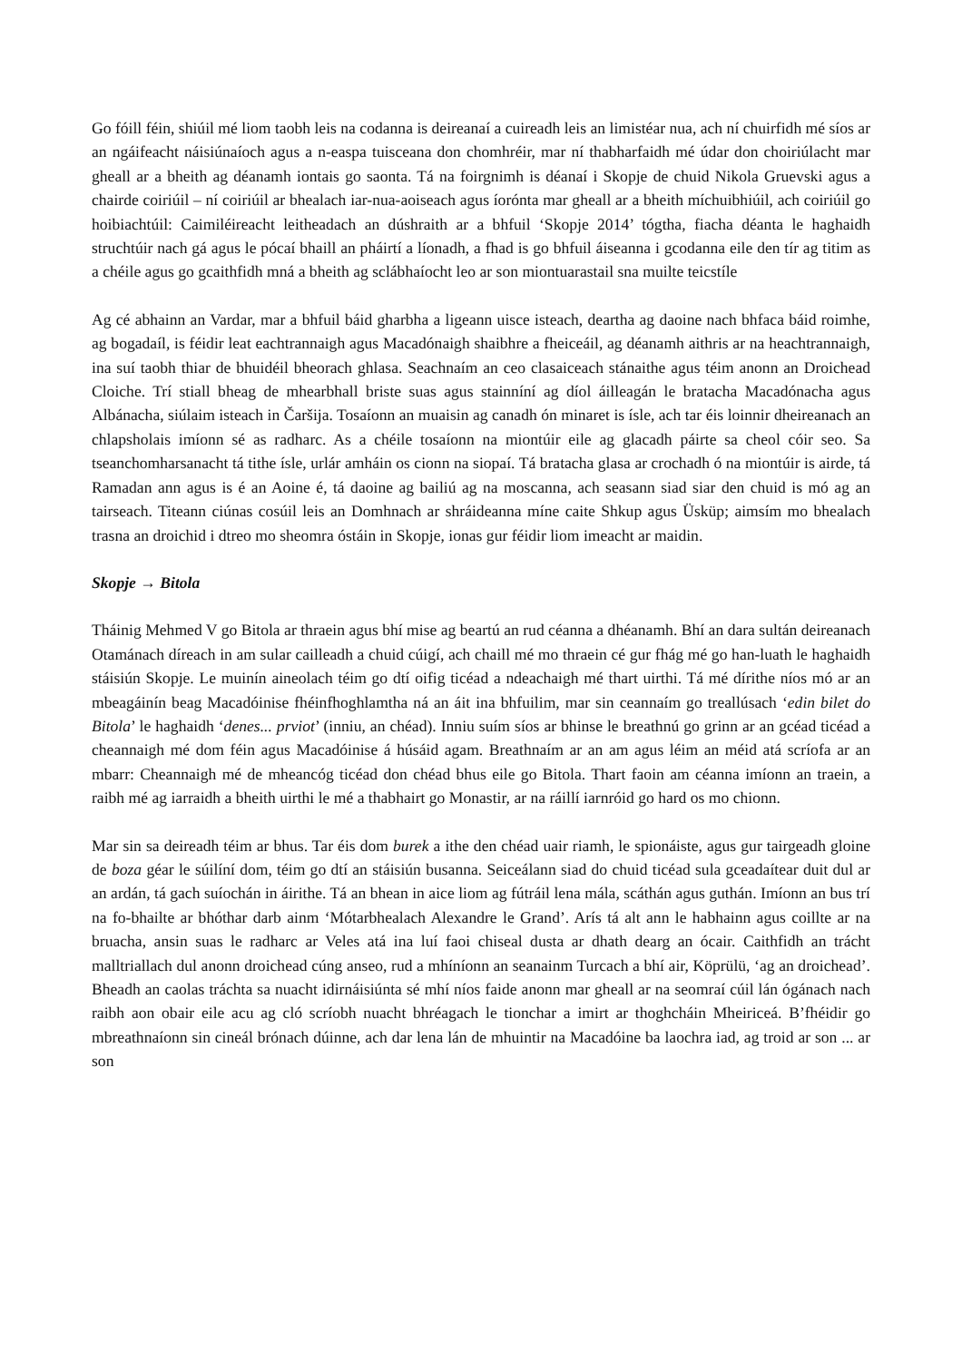Go fóill féin, shiúil mé liom taobh leis na codanna is deireanaí a cuireadh leis an limistéar nua, ach ní chuirfidh mé síos ar an ngáifeacht náisiúnaíoch agus a n-easpa tuisceana don chomhréir, mar ní thabharfaidh mé údar don choiriúlacht mar gheall ar a bheith ag déanamh iontais go saonta. Tá na foirgnimh is déanaí i Skopje de chuid Nikola Gruevski agus a chairde coiriúil – ní coiriúil ar bhealach iar-nua-aoiseach agus íorónta mar gheall ar a bheith míchuibhiúil, ach coiriúil go hoibiachtúil: Caimiléireacht leitheadach an dúshraith ar a bhfuil ‘Skopje 2014’ tógtha, fiacha déanta le haghaidh struchtúir nach gá agus le pócaí bhaill an pháirtí a líonadh, a fhad is go bhfuil áiseanna i gcodanna eile den tír ag titim as a chéile agus go gcaithfidh mná a bheith ag sclábhaíocht leo ar son miontuarastail sna muilte teicstíle
Ag cé abhainn an Vardar, mar a bhfuil báid gharbha a ligeann uisce isteach, deartha ag daoine nach bhfaca báid roimhe, ag bogadaíl, is féidir leat eachtrannaigh agus Macadónaigh shaibhre a fheiceáil, ag déanamh aithris ar na heachtrannaigh, ina suí taobh thiar de bhuidéil bheorach ghlasa. Seachnaím an ceo clasaiceach stánaithe agus téim anonn an Droichead Cloiche. Trí stiall bheag de mhearbhall briste suas agus stainníní ag díol áilleagán le bratacha Macadónacha agus Albánacha, siúlaim isteach in Čaršija. Tosaíonn an muaisin ag canadh ón minaret is ísle, ach tar éis loinnir dheireanach an chlapsholais imíonn sé as radharc. As a chéile tosaíonn na miontúir eile ag glacadh páirte sa cheol cóir seo. Sa tseanchomharsanacht tá tithe ísle, urlár amháin os cionn na siopaí. Tá bratacha glasa ar crochadh ó na miontúir is airde, tá Ramadan ann agus is é an Aoine é, tá daoine ag bailiú ag na moscanna, ach seasann siad siar den chuid is mó ag an tairseach. Titeann ciúnas cosúil leis an Domhnach ar shráideanna míne caite Shkup agus Üsküp; aimsím mo bhealach trasna an droichid i dtreo mo sheomra óstáin in Skopje, ionas gur féidir liom imeacht ar maidin.
Skopje → Bitola
Tháinig Mehmed V go Bitola ar thraein agus bhí mise ag beartú an rud céanna a dhéanamh. Bhí an dara sultán deireanach Otamánach díreach in am sular cailleadh a chuid cúigí, ach chaill mé mo thraein cé gur fhág mé go han-luath le haghaidh stáisiún Skopje. Le muinín aineolach téim go dtí oifig ticéad a ndeachaigh mé thart uirthi. Tá mé dírithe níos mó ar an mbeagáinín beag Macadóinise fhéinfhoghlamtha ná an áit ina bhfuilim, mar sin ceannaím go treallúsach ‘edin bilet do Bitola’ le haghaidh ‘denes... prviot’ (inniu, an chéad). Inniu suím síos ar bhinse le breathnú go grinn ar an gcéad ticéad a cheannaigh mé dom féin agus Macadóinise á húsáid agam. Breathnaím ar an am agus léim an méid atá scríofa ar an mbarr: Cheannaigh mé de mheancóg ticéad don chéad bhus eile go Bitola. Thart faoin am céanna imíonn an traein, a raibh mé ag iarraidh a bheith uirthi le mé a thabhairt go Monastir, ar na ráillí iarnróid go hard os mo chionn.
Mar sin sa deireadh téim ar bhus. Tar éis dom burek a ithe den chéad uair riamh, le spionáiste, agus gur tairgeadh gloine de boza géar le súilíní dom, téim go dtí an stáisiún busanna. Seiceálann siad do chuid ticéad sula gceadaítear duit dul ar an ardán, tá gach suíochán in áirithe. Tá an bhean in aice liom ag fútráil lena mála, scáthán agus guthán. Imíonn an bus trí na fo-bhailte ar bhóthar darb ainm ‘Mótarbhealach Alexandre le Grand’. Arís tá alt ann le habhainn agus coillte ar na bruacha, ansin suas le radharc ar Veles atá ina luí faoi chiseal dusta ar dhath dearg an ócair. Caithfidh an trácht malltriallach dul anonn droichead cúng anseo, rud a mhíníonn an seanainm Turcach a bhí air, Köprülü, ‘ag an droichead’. Bheadh an caolas tráchta sa nuacht idirnáisiúnta sé mhí níos faide anonn mar gheall ar na seomraí cúil lán ógánach nach raibh aon obair eile acu ag cló scríobh nuacht bhréagach le tionchar a imirt ar thoghcháin Mheiriceá. B’fhéidir go mbreathnaíonn sin cineál brónach dúinne, ach dar lena lán de mhuintir na Macadóine ba laochra iad, ag troid ar son ... ar son